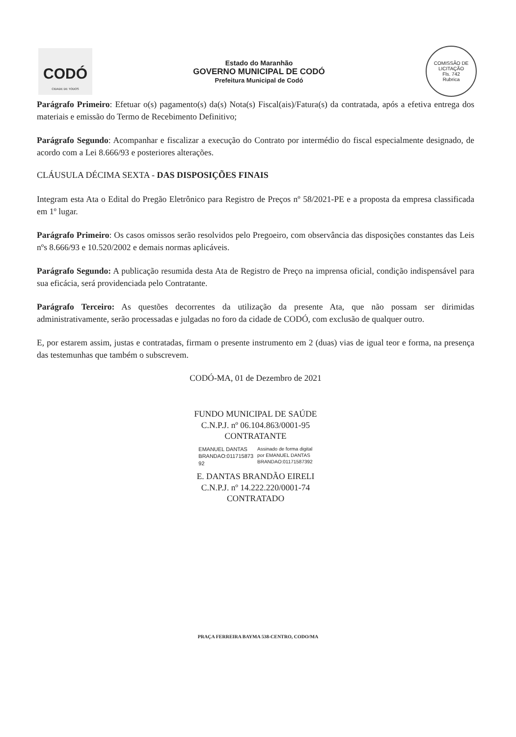CODÓ
CIDADE DE TODOS
Estado do Maranhão
GOVERNO MUNICIPAL DE CODÓ
Prefeitura Municipal de Codó
COMISSÃO DE LICITAÇÃO
Fls. 742
Rubrica
Parágrafo Primeiro: Efetuar o(s) pagamento(s) da(s) Nota(s) Fiscal(ais)/Fatura(s) da contratada, após a efetiva entrega dos materiais e emissão do Termo de Recebimento Definitivo;
Parágrafo Segundo: Acompanhar e fiscalizar a execução do Contrato por intermédio do fiscal especialmente designado, de acordo com a Lei 8.666/93 e posteriores alterações.
CLÁUSULA DÉCIMA SEXTA - DAS DISPOSIÇÕES FINAIS
Integram esta Ata o Edital do Pregão Eletrônico para Registro de Preços nº 58/2021-PE e a proposta da empresa classificada em 1º lugar.
Parágrafo Primeiro: Os casos omissos serão resolvidos pelo Pregoeiro, com observância das disposições constantes das Leis nºs 8.666/93 e 10.520/2002 e demais normas aplicáveis.
Parágrafo Segundo: A publicação resumida desta Ata de Registro de Preço na imprensa oficial, condição indispensável para sua eficácia, será providenciada pelo Contratante.
Parágrafo Terceiro: As questões decorrentes da utilização da presente Ata, que não possam ser dirimidas administrativamente, serão processadas e julgadas no foro da cidade de CODÓ, com exclusão de qualquer outro.
E, por estarem assim, justas e contratadas, firmam o presente instrumento em 2 (duas) vias de igual teor e forma, na presença das testemunhas que também o subscrevem.
CODÓ-MA, 01 de Dezembro de 2021
FUNDO MUNICIPAL DE SAÚDE
C.N.P.J. nº 06.104.863/0001-95
CONTRATANTE
EMANUEL DANTAS
BRANDAO:011715873
92
Assinado de forma digital
por EMANUEL DANTAS
BRANDAO:01171587392
E. DANTAS BRANDÃO EIRELI
C.N.P.J. nº 14.222.220/0001-74
CONTRATADO
PRAÇA FERREIRA BAYMA 538-CENTRO, CODO/MA